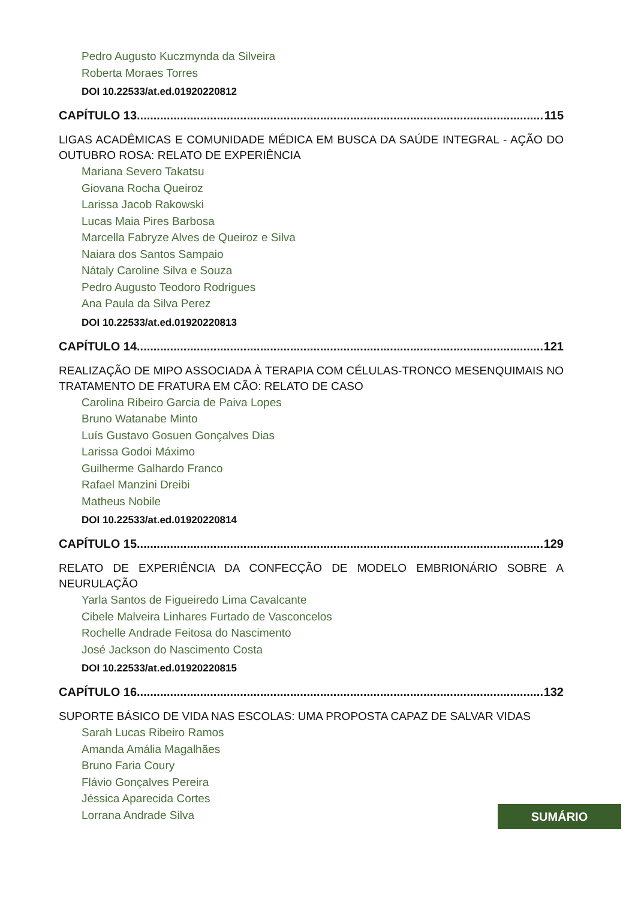Pedro Augusto Kuczmynda da Silveira
Roberta Moraes Torres
DOI 10.22533/at.ed.01920220812
CAPÍTULO 13.......................................................................................................................... 115
LIGAS ACADÊMICAS E COMUNIDADE MÉDICA EM BUSCA DA SAÚDE INTEGRAL - AÇÃO DO OUTUBRO ROSA: RELATO DE EXPERIÊNCIA
Mariana Severo Takatsu
Giovana Rocha Queiroz
Larissa Jacob Rakowski
Lucas Maia Pires Barbosa
Marcella Fabryze Alves de Queiroz e Silva
Naiara dos Santos Sampaio
Nátaly Caroline Silva e Souza
Pedro Augusto Teodoro Rodrigues
Ana Paula da Silva Perez
DOI 10.22533/at.ed.01920220813
CAPÍTULO 14.......................................................................................................................... 121
REALIZAÇÃO DE MIPO ASSOCIADA À TERAPIA COM CÉLULAS-TRONCO MESENQUIMAIS NO TRATAMENTO DE FRATURA EM CÃO: RELATO DE CASO
Carolina Ribeiro Garcia de Paiva Lopes
Bruno Watanabe Minto
Luís Gustavo Gosuen Gonçalves Dias
Larissa Godoi Máximo
Guilherme Galhardo Franco
Rafael Manzini Dreibi
Matheus Nobile
DOI 10.22533/at.ed.01920220814
CAPÍTULO 15.......................................................................................................................... 129
RELATO DE EXPERIÊNCIA DA CONFECÇÃO DE MODELO EMBRIONÁRIO SOBRE A NEURULAÇÃO
Yarla Santos de Figueiredo Lima Cavalcante
Cibele Malveira Linhares Furtado de Vasconcelos
Rochelle Andrade Feitosa do Nascimento
José Jackson do Nascimento Costa
DOI 10.22533/at.ed.01920220815
CAPÍTULO 16.......................................................................................................................... 132
SUPORTE BÁSICO DE VIDA NAS ESCOLAS: UMA PROPOSTA CAPAZ DE SALVAR VIDAS
Sarah Lucas Ribeiro Ramos
Amanda Amália Magalhães
Bruno Faria Coury
Flávio Gonçalves Pereira
Jéssica Aparecida Cortes
Lorrana Andrade Silva
SUMÁRIO